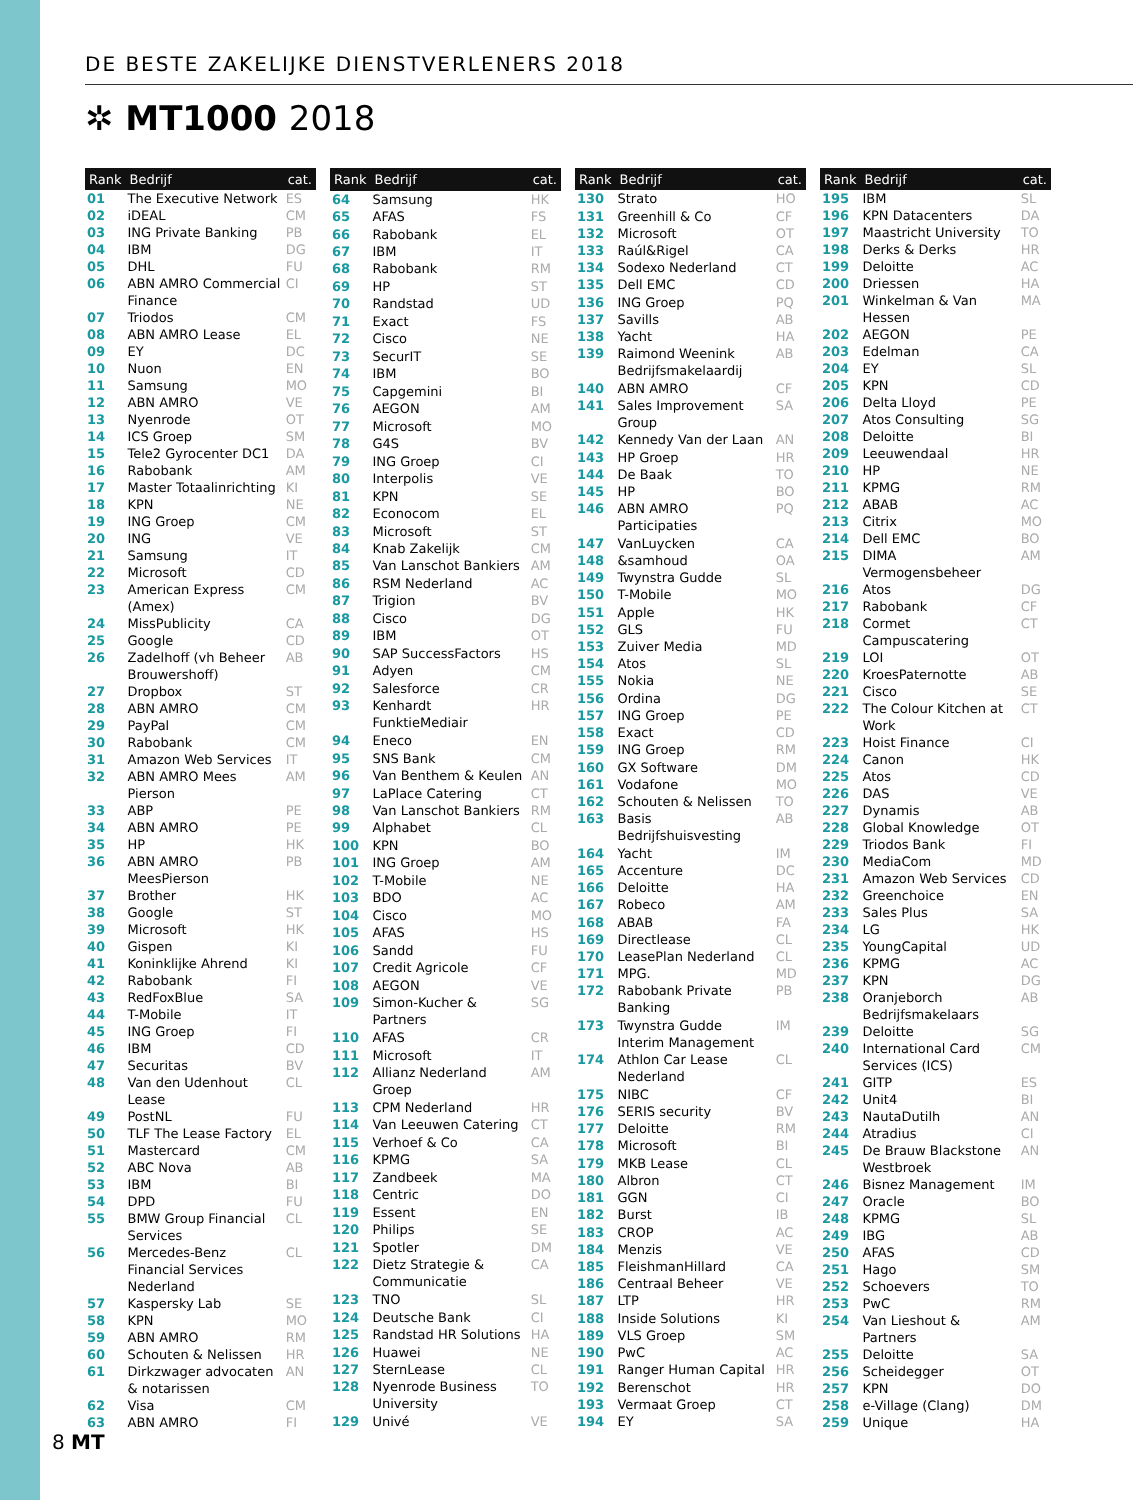DE BESTE ZAKELIJKE DIENSTVERLENERS 2018
✲ MT1000 2018
| Rank | Bedrijf | cat. |
| --- | --- | --- |
| 01 | The Executive Network | ES |
| 02 | iDEAL | CM |
| 03 | ING Private Banking | PB |
| 04 | IBM | DG |
| 05 | DHL | FU |
| 06 | ABN AMRO Commercial Finance | CI |
| 07 | Triodos | CM |
| 08 | ABN AMRO Lease | EL |
| 09 | EY | DC |
| 10 | Nuon | EN |
| 11 | Samsung | MO |
| 12 | ABN AMRO | VE |
| 13 | Nyenrode | OT |
| 14 | ICS Groep | SM |
| 15 | Tele2 Gyrocenter DC1 | DA |
| 16 | Rabobank | AM |
| 17 | Master Totaalinrichting | KI |
| 18 | KPN | NE |
| 19 | ING Groep | CM |
| 20 | ING | VE |
| 21 | Samsung | IT |
| 22 | Microsoft | CD |
| 23 | American Express (Amex) | CM |
| 24 | MissPublicity | CA |
| 25 | Google | CD |
| 26 | Zadelhoff (vh Beheer Brouwershoff) | AB |
| 27 | Dropbox | ST |
| 28 | ABN AMRO | CM |
| 29 | PayPal | CM |
| 30 | Rabobank | CM |
| 31 | Amazon Web Services | IT |
| 32 | ABN AMRO Mees Pierson | AM |
| 33 | ABP | PE |
| 34 | ABN AMRO | PE |
| 35 | HP | HK |
| 36 | ABN AMRO MeesPierson | PB |
| 37 | Brother | HK |
| 38 | Google | ST |
| 39 | Microsoft | HK |
| 40 | Gispen | KI |
| 41 | Koninklijke Ahrend | KI |
| 42 | Rabobank | FI |
| 43 | RedFoxBlue | SA |
| 44 | T-Mobile | IT |
| 45 | ING Groep | FI |
| 46 | IBM | CD |
| 47 | Securitas | BV |
| 48 | Van den Udenhout Lease | CL |
| 49 | PostNL | FU |
| 50 | TLF The Lease Factory | EL |
| 51 | Mastercard | CM |
| 52 | ABC Nova | AB |
| 53 | IBM | BI |
| 54 | DPD | FU |
| 55 | BMW Group Financial Services | CL |
| 56 | Mercedes-Benz Financial Services Nederland | CL |
| 57 | Kaspersky Lab | SE |
| 58 | KPN | MO |
| 59 | ABN AMRO | RM |
| 60 | Schouten & Nelissen | HR |
| 61 | Dirkzwager advocaten & notarissen | AN |
| 62 | Visa | CM |
| 63 | ABN AMRO | FI |
| Rank | Bedrijf | cat. |
| --- | --- | --- |
| 64 | Samsung | HK |
| 65 | AFAS | FS |
| 66 | Rabobank | EL |
| 67 | IBM | IT |
| 68 | Rabobank | RM |
| 69 | HP | ST |
| 70 | Randstad | UD |
| 71 | Exact | FS |
| 72 | Cisco | NE |
| 73 | SecurIT | SE |
| 74 | IBM | BO |
| 75 | Capgemini | BI |
| 76 | AEGON | AM |
| 77 | Microsoft | MO |
| 78 | G4S | BV |
| 79 | ING Groep | CI |
| 80 | Interpolis | VE |
| 81 | KPN | SE |
| 82 | Econocom | EL |
| 83 | Microsoft | ST |
| 84 | Knab Zakelijk | CM |
| 85 | Van Lanschot Bankiers | AM |
| 86 | RSM Nederland | AC |
| 87 | Trigion | BV |
| 88 | Cisco | DG |
| 89 | IBM | OT |
| 90 | SAP SuccessFactors | HS |
| 91 | Adyen | CM |
| 92 | Salesforce | CR |
| 93 | Kenhardt FunktieMediair | HR |
| 94 | Eneco | EN |
| 95 | SNS Bank | CM |
| 96 | Van Benthem & Keulen | AN |
| 97 | LaPlace Catering | CT |
| 98 | Van Lanschot Bankiers | RM |
| 99 | Alphabet | CL |
| 100 | KPN | BO |
| 101 | ING Groep | AM |
| 102 | T-Mobile | NE |
| 103 | BDO | AC |
| 104 | Cisco | MO |
| 105 | AFAS | HS |
| 106 | Sandd | FU |
| 107 | Credit Agricole | CF |
| 108 | AEGON | VE |
| 109 | Simon-Kucher & Partners | SG |
| 110 | AFAS | CR |
| 111 | Microsoft | IT |
| 112 | Allianz Nederland Groep | AM |
| 113 | CPM Nederland | HR |
| 114 | Van Leeuwen Catering | CT |
| 115 | Verhoef & Co | CA |
| 116 | KPMG | SA |
| 117 | Zandbeek | MA |
| 118 | Centric | DO |
| 119 | Essent | EN |
| 120 | Philips | SE |
| 121 | Spotler | DM |
| 122 | Dietz Strategie & Communicatie | CA |
| 123 | TNO | SL |
| 124 | Deutsche Bank | CI |
| 125 | Randstad HR Solutions | HA |
| 126 | Huawei | NE |
| 127 | SternLease | CL |
| 128 | Nyenrode Business University | TO |
| 129 | Univé | VE |
| Rank | Bedrijf | cat. |
| --- | --- | --- |
| 130 | Strato | HO |
| 131 | Greenhill & Co | CF |
| 132 | Microsoft | OT |
| 133 | Raúl&Rigel | CA |
| 134 | Sodexo Nederland | CT |
| 135 | Dell EMC | CD |
| 136 | ING Groep | PQ |
| 137 | Savills | AB |
| 138 | Yacht | HA |
| 139 | Raimond Weenink Bedrijfsmakelaardij | AB |
| 140 | ABN AMRO | CF |
| 141 | Sales Improvement Group | SA |
| 142 | Kennedy Van der Laan | AN |
| 143 | HP Groep | HR |
| 144 | De Baak | TO |
| 145 | HP | BO |
| 146 | ABN AMRO Participaties | PQ |
| 147 | VanLuycken | CA |
| 148 | &samhoud | OA |
| 149 | Twynstra Gudde | SL |
| 150 | T-Mobile | MO |
| 151 | Apple | HK |
| 152 | GLS | FU |
| 153 | Zuiver Media | MD |
| 154 | Atos | SL |
| 155 | Nokia | NE |
| 156 | Ordina | DG |
| 157 | ING Groep | PE |
| 158 | Exact | CD |
| 159 | ING Groep | RM |
| 160 | GX Software | DM |
| 161 | Vodafone | MO |
| 162 | Schouten & Nelissen | TO |
| 163 | Basis Bedrijfshuisvesting | AB |
| 164 | Yacht | IM |
| 165 | Accenture | DC |
| 166 | Deloitte | HA |
| 167 | Robeco | AM |
| 168 | ABAB | FA |
| 169 | Directlease | CL |
| 170 | LeasePlan Nederland | CL |
| 171 | MPG. | MD |
| 172 | Rabobank Private Banking | PB |
| 173 | Twynstra Gudde Interim Management | IM |
| 174 | Athlon Car Lease Nederland | CL |
| 175 | NIBC | CF |
| 176 | SERIS security | BV |
| 177 | Deloitte | RM |
| 178 | Microsoft | BI |
| 179 | MKB Lease | CL |
| 180 | Albron | CT |
| 181 | GGN | CI |
| 182 | Burst | IB |
| 183 | CROP | AC |
| 184 | Menzis | VE |
| 185 | FleishmanHillard | CA |
| 186 | Centraal Beheer | VE |
| 187 | LTP | HR |
| 188 | Inside Solutions | KI |
| 189 | VLS Groep | SM |
| 190 | PwC | AC |
| 191 | Ranger Human Capital | HR |
| 192 | Berenschot | HR |
| 193 | Vermaat Groep | CT |
| 194 | EY | SA |
| Rank | Bedrijf | cat. |
| --- | --- | --- |
| 195 | IBM | SL |
| 196 | KPN Datacenters | DA |
| 197 | Maastricht University | TO |
| 198 | Derks & Derks | HR |
| 199 | Deloitte | AC |
| 200 | Driessen | HA |
| 201 | Winkelman & Van Hessen | MA |
| 202 | AEGON | PE |
| 203 | Edelman | CA |
| 204 | EY | SL |
| 205 | KPN | CD |
| 206 | Delta Lloyd | PE |
| 207 | Atos Consulting | SG |
| 208 | Deloitte | BI |
| 209 | Leeuwendaal | HR |
| 210 | HP | NE |
| 211 | KPMG | RM |
| 212 | ABAB | AC |
| 213 | Citrix | MO |
| 214 | Dell EMC | BO |
| 215 | DIMA Vermogensbeheer | AM |
| 216 | Atos | DG |
| 217 | Rabobank | CF |
| 218 | Cormet Campuscatering | CT |
| 219 | LOI | OT |
| 220 | KroesPaternotte | AB |
| 221 | Cisco | SE |
| 222 | The Colour Kitchen at Work | CT |
| 223 | Hoist Finance | CI |
| 224 | Canon | HK |
| 225 | Atos | CD |
| 226 | DAS | VE |
| 227 | Dynamis | AB |
| 228 | Global Knowledge | OT |
| 229 | Triodos Bank | FI |
| 230 | MediaCom | MD |
| 231 | Amazon Web Services | CD |
| 232 | Greenchoice | EN |
| 233 | Sales Plus | SA |
| 234 | LG | HK |
| 235 | YoungCapital | UD |
| 236 | KPMG | AC |
| 237 | KPN | DG |
| 238 | Oranjeborch Bedrijfsmakelaars | AB |
| 239 | Deloitte | SG |
| 240 | International Card Services (ICS) | CM |
| 241 | GITP | ES |
| 242 | Unit4 | BI |
| 243 | NautaDutilh | AN |
| 244 | Atradius | CI |
| 245 | De Brauw Blackstone Westbroek | AN |
| 246 | Bisnez Management | IM |
| 247 | Oracle | BO |
| 248 | KPMG | SL |
| 249 | IBG | AB |
| 250 | AFAS | CD |
| 251 | Hago | SM |
| 252 | Schoevers | TO |
| 253 | PwC | RM |
| 254 | Van Lieshout & Partners | AM |
| 255 | Deloitte | SA |
| 256 | Scheidegger | OT |
| 257 | KPN | DO |
| 258 | e-Village (Clang) | DM |
| 259 | Unique | HA |
8 MT